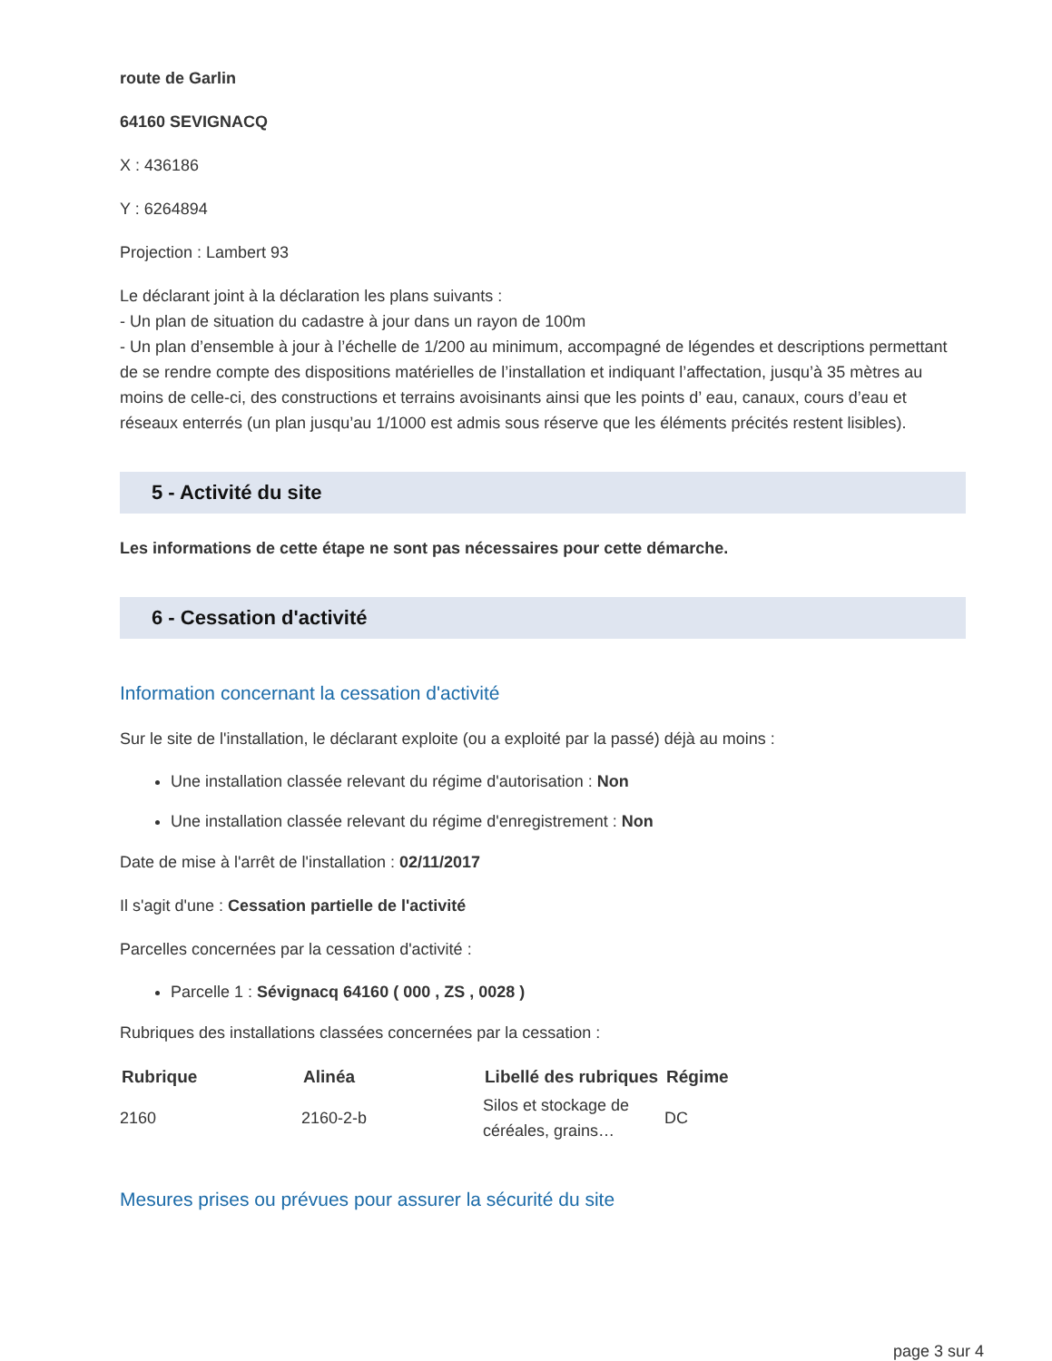route de Garlin
64160 SEVIGNACQ
X : 436186
Y : 6264894
Projection : Lambert 93
Le déclarant joint à la déclaration les plans suivants :
- Un plan de situation du cadastre à jour dans un rayon de 100m
- Un plan d’ensemble à jour à l’échelle de 1/200 au minimum, accompagné de légendes et descriptions permettant de se rendre compte des dispositions matérielles de l’installation et indiquant l’affectation, jusqu’à 35 mètres au moins de celle-ci, des constructions et terrains avoisinants ainsi que les points d’ eau, canaux, cours d’eau et réseaux enterrés (un plan jusqu’au 1/1000 est admis sous réserve que les éléments précités restent lisibles).
5 - Activité du site
Les informations de cette étape ne sont pas nécessaires pour cette démarche.
6 - Cessation d'activité
Information concernant la cessation d'activité
Sur le site de l'installation, le déclarant exploite (ou a exploité par la passé) déjà au moins :
Une installation classée relevant du régime d'autorisation : Non
Une installation classée relevant du régime d'enregistrement : Non
Date de mise à l'arrêt de l'installation : 02/11/2017
Il s'agit d'une : Cessation partielle de l'activité
Parcelles concernées par la cessation d'activité :
Parcelle 1 : Sévignacq 64160 ( 000 , ZS , 0028 )
Rubriques des installations classées concernées par la cessation :
| Rubrique | Alinéa | Libellé des rubriques | Régime |
| --- | --- | --- | --- |
| 2160 | 2160-2-b | Silos et stockage de céréales, grains… | DC |
Mesures prises ou prévues pour assurer la sécurité du site
page 3 sur 4